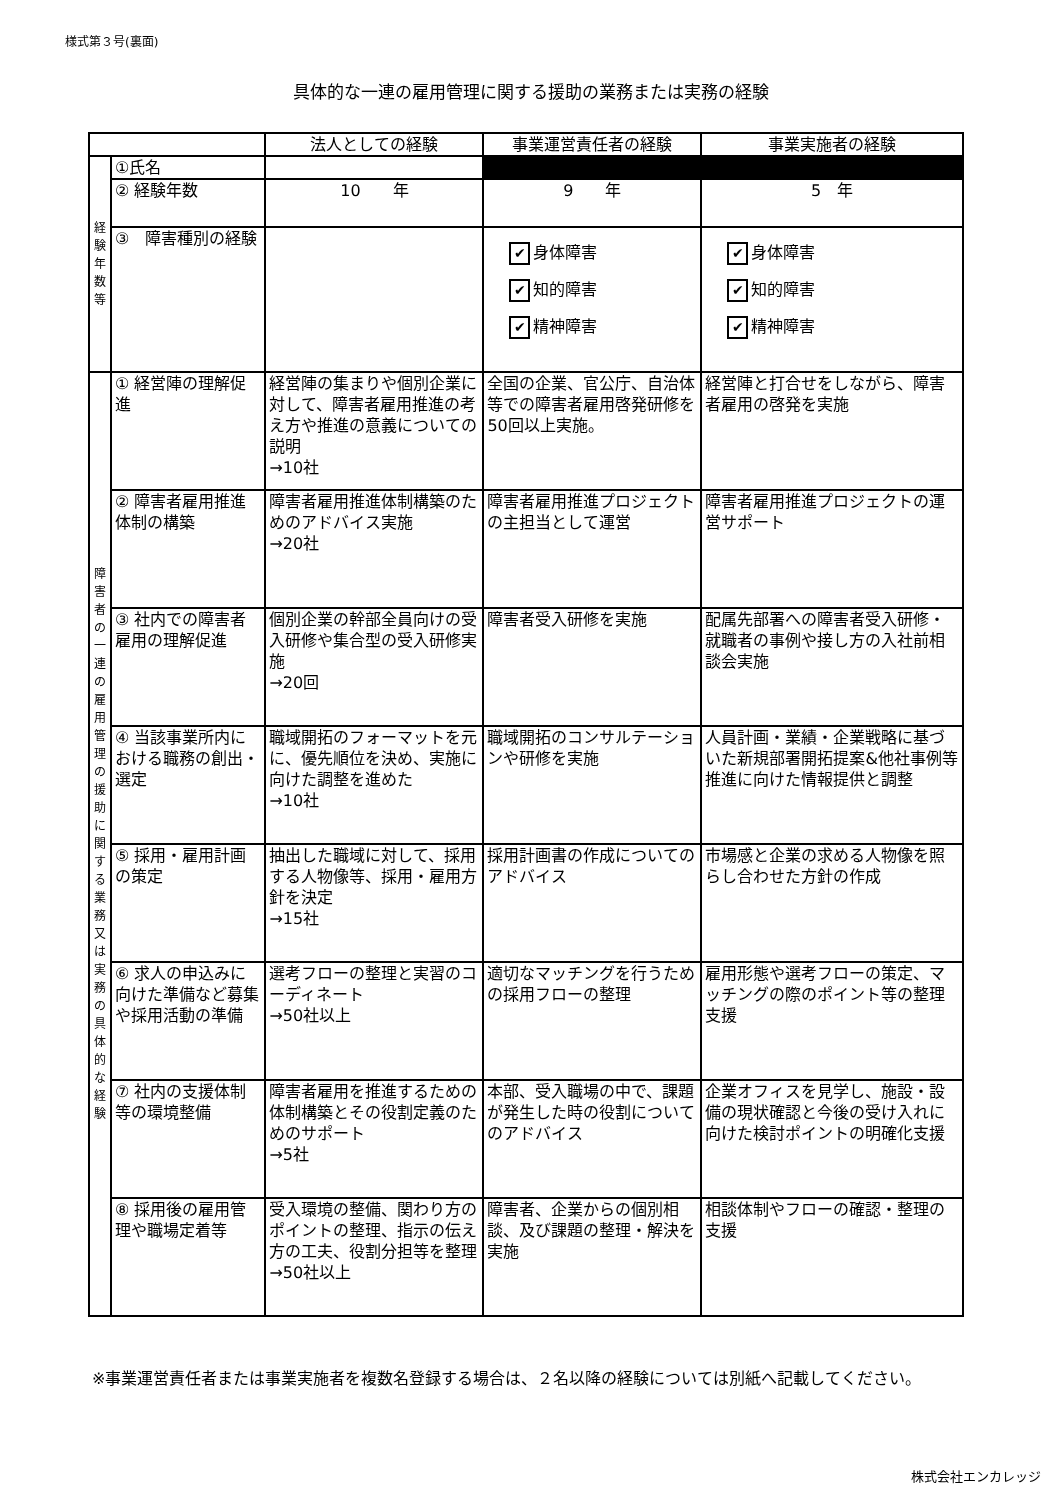様式第３号(裏面)
具体的な一連の雇用管理に関する援助の業務または実務の経験
| | | 法人としての経験 | 事業運営責任者の経験 | 事業実施者の経験 |
| --- | --- | --- | --- | --- |
| 経 験 年 数 等 | ①氏名 | | | |
| | ② 経験年数 | 10 年 | 9 年 | 5 年 |
| | ③ 障害種別の経験 | | ✔ 身体障害 ✔ 知的障害 ✔ 精神障害 | ✔ 身体障害 ✔ 知的障害 ✔ 精神障害 |
| 障 害 者 の 一 連 の 雇 用 管 理 の 援 助 に 関 す る 業 務 又 は 実 務 の 具 体 的 な 経 験 | ① 経営陣の理解促進 | 経営陣の集まりや個別企業に対して、障害者雇用推進の考え方や推進の意義についての説明 →10社 | 全国の企業、官公庁、自治体等での障害者雇用啓発研修を50回以上実施。 | 経営陣と打合せをしながら、障害者雇用の啓発を実施 |
| | ② 障害者雇用推進体制の構築 | 障害者雇用推進体制構築のためのアドバイス実施 →20社 | 障害者雇用推進プロジェクトの主担当として運営 | 障害者雇用推進プロジェクトの運営サポート |
| | ③ 社内での障害者雇用の理解促進 | 個別企業の幹部全員向けの受入研修や集合型の受入研修実施 →20回 | 障害者受入研修を実施 | 配属先部署への障害者受入研修・就職者の事例や接し方の入社前相談会実施 |
| | ④ 当該事業所内における職務の創出・選定 | 職域開拓のフォーマットを元に、優先順位を決め、実施に向けた調整を進めた →10社 | 職域開拓のコンサルテーションや研修を実施 | 人員計画・業績・企業戦略に基づいた新規部署開拓提案&他社事例等推進に向けた情報提供と調整 |
| | ⑤ 採用・雇用計画の策定 | 抽出した職域に対して、採用する人物像等、採用・雇用方針を決定 →15社 | 採用計画書の作成についてのアドバイス | 市場感と企業の求める人物像を照らし合わせた方針の作成 |
| | ⑥ 求人の申込みに向けた準備など募集や採用活動の準備 | 選考フローの整理と実習のコーディネート →50社以上 | 適切なマッチングを行うための採用フローの整理 | 雇用形態や選考フローの策定、マッチングの際のポイント等の整理支援 |
| | ⑦ 社内の支援体制等の環境整備 | 障害者雇用を推進するための体制構築とその役割定義のためのサポート →5社 | 本部、受入職場の中で、課題が発生した時の役割についてのアドバイス | 企業オフィスを見学し、施設・設備の現状確認と今後の受け入れに向けた検討ポイントの明確化支援 |
| | ⑧ 採用後の雇用管理や職場定着等 | 受入環境の整備、関わり方のポイントの整理、指示の伝え方の工夫、役割分担等を整理 →50社以上 | 障害者、企業からの個別相談、及び課題の整理・解決を実施 | 相談体制やフローの確認・整理の支援 |
※事業運営責任者または事業実施者を複数名登録する場合は、２名以降の経験については別紙へ記載してください。
株式会社エンカレッジ